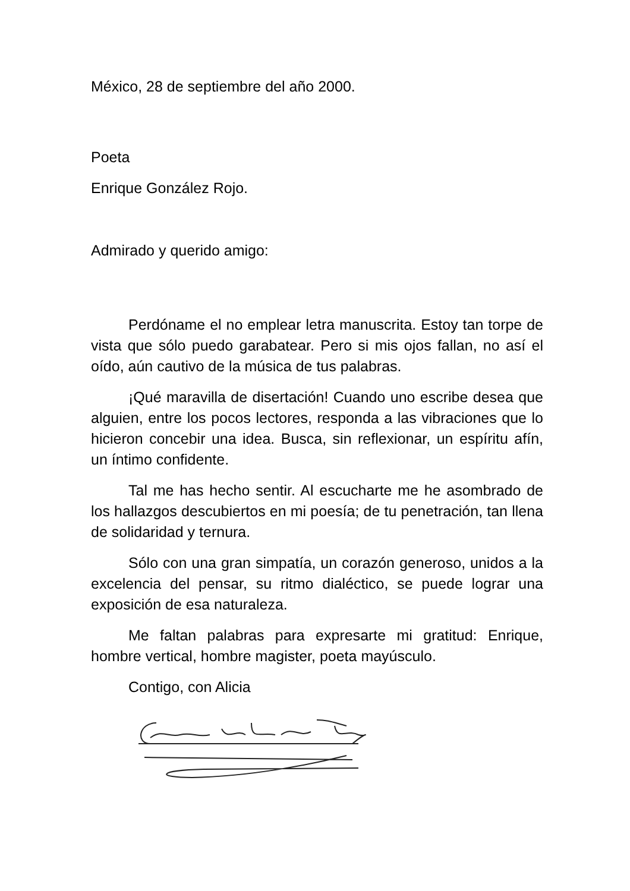México, 28 de septiembre del año 2000.
Poeta
Enrique González Rojo.
Admirado y querido amigo:
Perdóname el no emplear letra manuscrita. Estoy tan torpe de vista que sólo puedo garabatear. Pero si mis ojos fallan, no así el oído, aún cautivo de la música de tus palabras.
¡Qué maravilla de disertación! Cuando uno escribe desea que alguien, entre los pocos lectores, responda a las vibraciones que lo hicieron concebir una idea. Busca, sin reflexionar, un espíritu afín, un íntimo confidente.
Tal me has hecho sentir. Al escucharte me he asombrado de los hallazgos descubiertos en mi poesía; de tu penetración, tan llena de solidaridad y ternura.
Sólo con una gran simpatía, un corazón generoso, unidos a la excelencia del pensar, su ritmo dialéctico, se puede lograr una exposición de esa naturaleza.
Me faltan palabras para expresarte mi gratitud: Enrique, hombre vertical, hombre magister, poeta mayúsculo.
Contigo, con Alicia